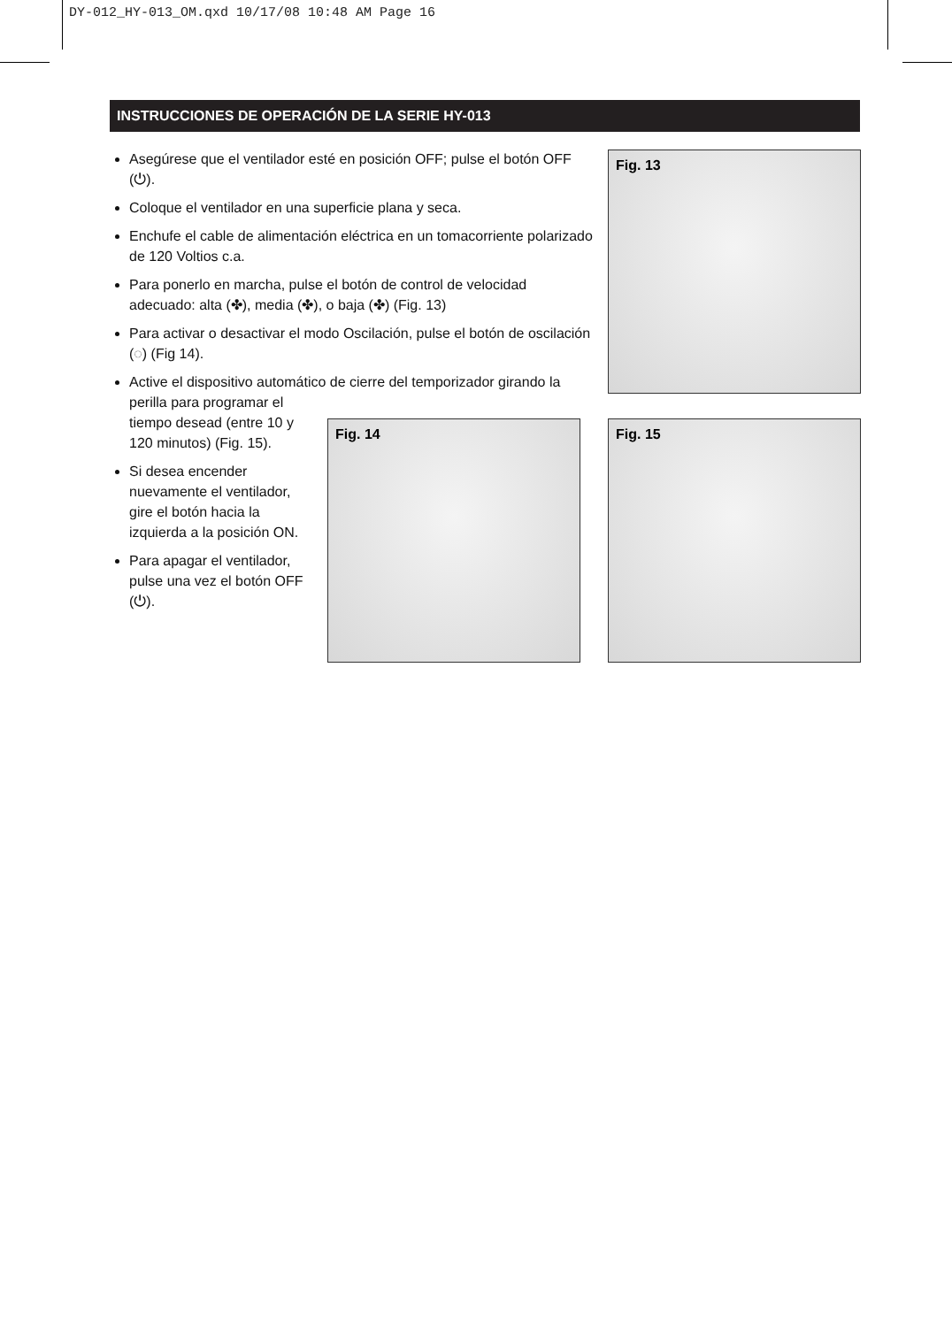DY-012_HY-013_OM.qxd 10/17/08 10:48 AM Page 16
INSTRUCCIONES DE OPERACIÓN DE LA SERIE HY-013
Asegúrese que el ventilador esté en posición OFF; pulse el botón OFF (⏻).
Coloque el ventilador en una superficie plana y seca.
Enchufe el cable de alimentación eléctrica en un tomacorriente polarizado de 120 Voltios c.a.
Para ponerlo en marcha, pulse el botón de control de velocidad adecuado: alta (✤), media (✤), o baja (✤) (Fig. 13)
Para activar o desactivar el modo Oscilación, pulse el botón de oscilación (◌) (Fig 14).
Active el dispositivo automático de cierre del temporizador girando la
perilla para programar el tiempo desead (entre 10 y 120 minutos) (Fig. 15).
Si desea encender nuevamente el ventilador, gire el botón hacia la izquierda a la posición ON.
Para apagar el ventilador, pulse una vez el botón OFF (⏻).
Fig. 13
Fig. 14 Fig. 15